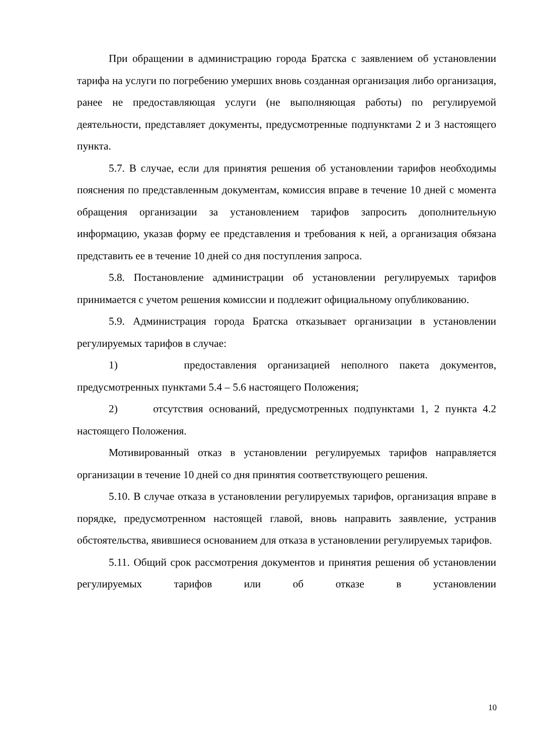При обращении в администрацию города Братска с заявлением об установлении тарифа на услуги по погребению умерших вновь созданная организация либо организация, ранее не предоставляющая услуги (не выполняющая работы) по регулируемой деятельности, представляет документы, предусмотренные подпунктами 2 и 3 настоящего пункта.
5.7. В случае, если для принятия решения об установлении тарифов необходимы пояснения по представленным документам, комиссия вправе в течение 10 дней с момента обращения организации за установлением тарифов запросить дополнительную информацию, указав форму ее представления и требования к ней, а организация обязана представить ее в течение 10 дней со дня поступления запроса.
5.8. Постановление администрации об установлении регулируемых тарифов принимается с учетом решения комиссии и подлежит официальному опубликованию.
5.9. Администрация города Братска отказывает организации в установлении регулируемых тарифов в случае:
1) предоставления организацией неполного пакета документов, предусмотренных пунктами 5.4 – 5.6 настоящего Положения;
2) отсутствия оснований, предусмотренных подпунктами 1, 2 пункта 4.2 настоящего Положения.
Мотивированный отказ в установлении регулируемых тарифов направляется организации в течение 10 дней со дня принятия соответствующего решения.
5.10. В случае отказа в установлении регулируемых тарифов, организация вправе в порядке, предусмотренном настоящей главой, вновь направить заявление, устранив обстоятельства, явившиеся основанием для отказа в установлении регулируемых тарифов.
5.11. Общий срок рассмотрения документов и принятия решения об установлении регулируемых тарифов или об отказе в установлении
10